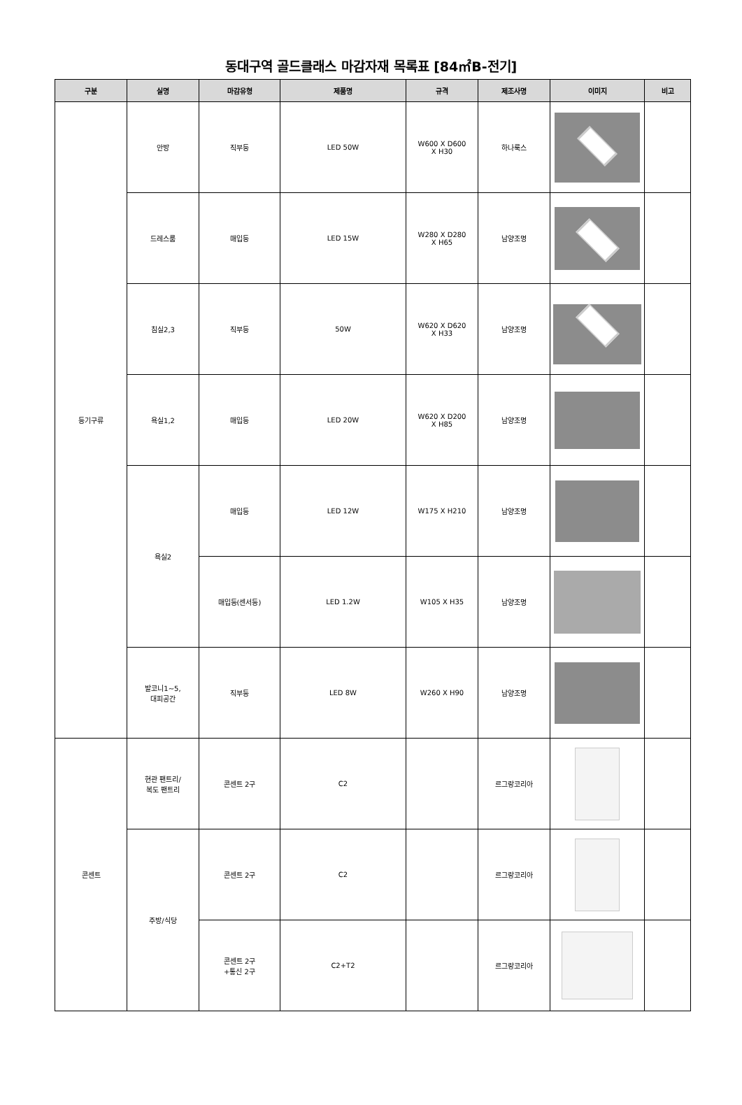동대구역 골드클래스 마감자재 목록표 [84㎡B-전기]
| 구분 | 실명 | 마감유형 | 제품명 | 규격 | 제조사명 | 이미지 | 비고 |
| --- | --- | --- | --- | --- | --- | --- | --- |
| 등기구류 | 안방 | 직부등 | LED 50W | W600 X D600 X H30 | 하나룩스 | | |
| | 드레스룸 | 매입등 | LED 15W | W280 X D280 X H65 | 남양조명 | | |
| | 침실2,3 | 직부등 | 50W | W620 X D620 X H33 | 남양조명 | | |
| | 욕실1,2 | 매입등 | LED 20W | W620 X D200 X H85 | 남양조명 | | |
| | 욕실2 | 매입등 | LED 12W | W175 X H210 | 남양조명 | | |
| | | 매입등(센서등) | LED 1.2W | W105 X H35 | 남양조명 | | |
| | 발코니1~5, 대피공간 | 직부등 | LED 8W | W260 X H90 | 남양조명 | | |
| 콘센트 | 현관 팬트리/ 복도 팬트리 | 콘센트 2구 | C2 | | 르그랑코리아 | | |
| | 주방/식당 | 콘센트 2구 | C2 | | 르그랑코리아 | | |
| | | 콘센트 2구 +통신 2구 | C2+T2 | | 르그랑코리아 | | |